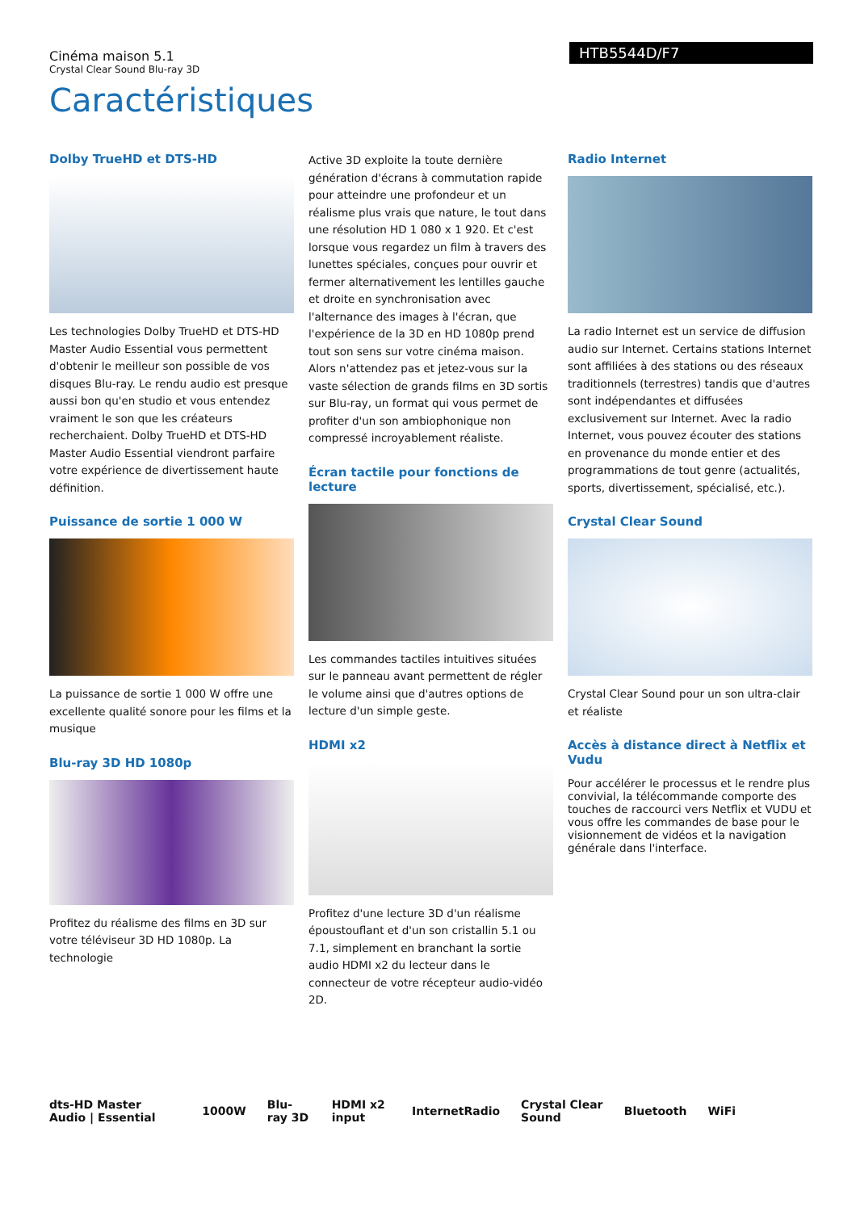HTB5544D/F7
Cinéma maison 5.1
Crystal Clear Sound Blu-ray 3D
Caractéristiques
Dolby TrueHD et DTS-HD
Les technologies Dolby TrueHD et DTS-HD Master Audio Essential vous permettent d'obtenir le meilleur son possible de vos disques Blu-ray. Le rendu audio est presque aussi bon qu'en studio et vous entendez vraiment le son que les créateurs recherchaient. Dolby TrueHD et DTS-HD Master Audio Essential viendront parfaire votre expérience de divertissement haute définition.
Puissance de sortie 1 000 W
La puissance de sortie 1 000 W offre une excellente qualité sonore pour les films et la musique
Blu-ray 3D HD 1080p
Profitez du réalisme des films en 3D sur votre téléviseur 3D HD 1080p. La technologie
Active 3D exploite la toute dernière génération d'écrans à commutation rapide pour atteindre une profondeur et un réalisme plus vrais que nature, le tout dans une résolution HD 1 080 x 1 920. Et c'est lorsque vous regardez un film à travers des lunettes spéciales, conçues pour ouvrir et fermer alternativement les lentilles gauche et droite en synchronisation avec l'alternance des images à l'écran, que l'expérience de la 3D en HD 1080p prend tout son sens sur votre cinéma maison. Alors n'attendez pas et jetez-vous sur la vaste sélection de grands films en 3D sortis sur Blu-ray, un format qui vous permet de profiter d'un son ambiophonique non compressé incroyablement réaliste.
Écran tactile pour fonctions de lecture
Les commandes tactiles intuitives situées sur le panneau avant permettent de régler le volume ainsi que d'autres options de lecture d'un simple geste.
HDMI x2
Profitez d'une lecture 3D d'un réalisme époustouflant et d'un son cristallin 5.1 ou 7.1, simplement en branchant la sortie audio HDMI x2 du lecteur dans le connecteur de votre récepteur audio-vidéo 2D.
Radio Internet
La radio Internet est un service de diffusion audio sur Internet. Certains stations Internet sont affiliées à des stations ou des réseaux traditionnels (terrestres) tandis que d'autres sont indépendantes et diffusées exclusivement sur Internet. Avec la radio Internet, vous pouvez écouter des stations en provenance du monde entier et des programmations de tout genre (actualités, sports, divertissement, spécialisé, etc.).
Crystal Clear Sound
Crystal Clear Sound pour un son ultra-clair et réaliste
Accès à distance direct à Netflix et Vudu
Pour accélérer le processus et le rendre plus convivial, la télécommande comporte des touches de raccourci vers Netflix et VUDU et vous offre les commandes de base pour le visionnement de vidéos et la navigation générale dans l'interface.
dts-HD Master Audio | Essential 1000W Blu-ray 3D HDMI x2 input InternetRadio Crystal Clear Sound Bluetooth WiFi